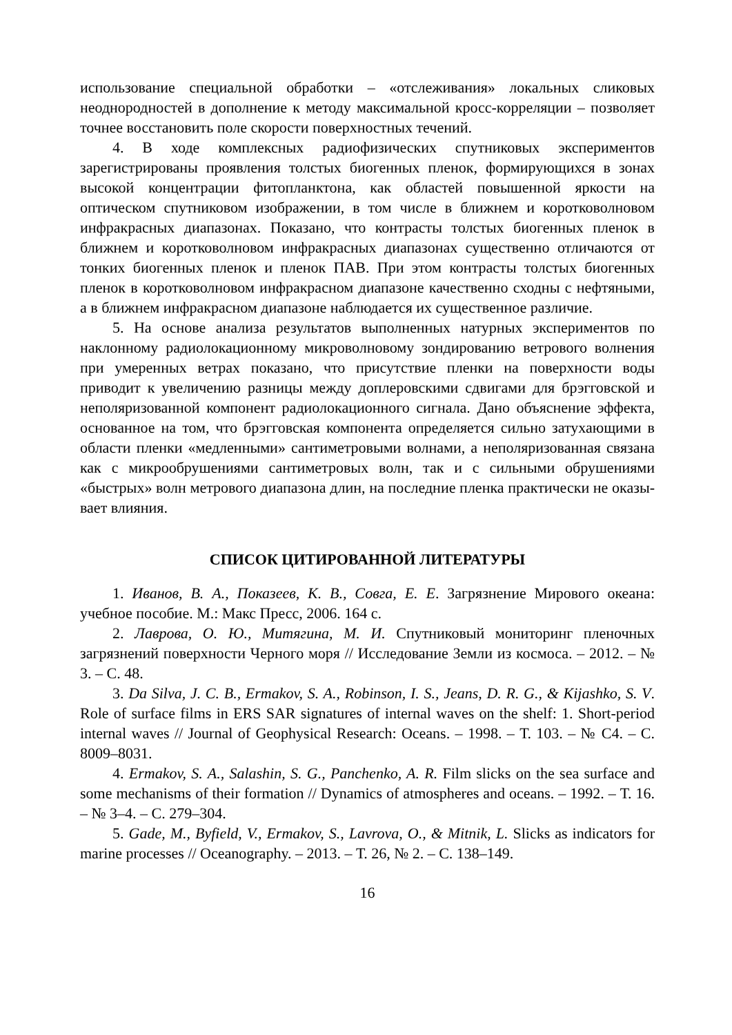использование специальной обработки – «отслеживания» локальных слико­вых неоднородностей в дополнение к методу максимальной кросс-корреляции – позволяет точнее восстановить поле скорости поверхностных течений.
4. В ходе комплексных радиофизических спутниковых экспериментов зарегистрированы проявления толстых биогенных пленок, формирующихся в зонах высокой концентрации фитопланктона, как областей повышенной яр­кости на оптическом спутниковом изображении, в том числе в ближнем и коротковолновом инфракрасных диапазонах. Показано, что контрасты тол­стых биогенных пленок в ближнем и коротковолновом инфракрасных диапа­зонах существенно отличаются от тонких биогенных пленок и пленок ПАВ. При этом контрасты толстых биогенных пленок в коротковолновом инфра­красном диапазоне качественно сходны с нефтяными, а в ближнем инфра­красном диапазоне наблюдается их существенное различие.
5. На основе анализа результатов выполненных натурных эксперимен­тов по наклонному радиолокационному микроволновому зондированию вет­рового волнения при умеренных ветрах показано, что присутствие пленки на поверхности воды приводит к увеличению разницы между доплеровскими сдвигами для брэгговской и неполяризованной компонент радиолокационно­го сигнала. Дано объяснение эффекта, основанное на том, что брэгговская компонента определяется сильно затухающими в области пленки «медлен­ными» сантиметровыми волнами, а неполяризованная связана как с микрооб­рушениями сантиметровых волн, так и с сильными обрушениями «быстрых» волн метрового диапазона длин, на последние пленка практически не оказы­вает влияния.
СПИСОК ЦИТИРОВАННОЙ ЛИТЕРАТУРЫ
1. Иванов, В. А., Показеев, К. В., Совга, Е. Е. Загрязнение Мирового океана: учебное пособие. М.: Макс Пресс, 2006. 164 с.
2. Лаврова, О. Ю., Митягина, М. И. Спутниковый мониторинг пленоч­ных загрязнений поверхности Черного моря // Исследование Земли из космо­са. – 2012. – № 3. – С. 48.
3. Da Silva, J. C. B., Ermakov, S. A., Robinson, I. S., Jeans, D. R. G., & Kijashko, S. V. Role of surface films in ERS SAR signatures of internal waves on the shelf: 1. Short-period internal waves // Journal of Geophysical Research: Oceans. – 1998. – Т. 103. – № C4. – С. 8009–8031.
4. Ermakov, S. A., Salashin, S. G., Panchenko, A. R. Film slicks on the sea surface and some mechanisms of their formation // Dynamics of atmospheres and oceans. – 1992. – Т. 16. – № 3–4. – С. 279–304.
5. Gade, M., Byfield, V., Ermakov, S., Lavrova, O., & Mitnik, L. Slicks as in­dicators for marine processes // Oceanography. – 2013. – Т. 26, № 2. – С. 138–149.
16